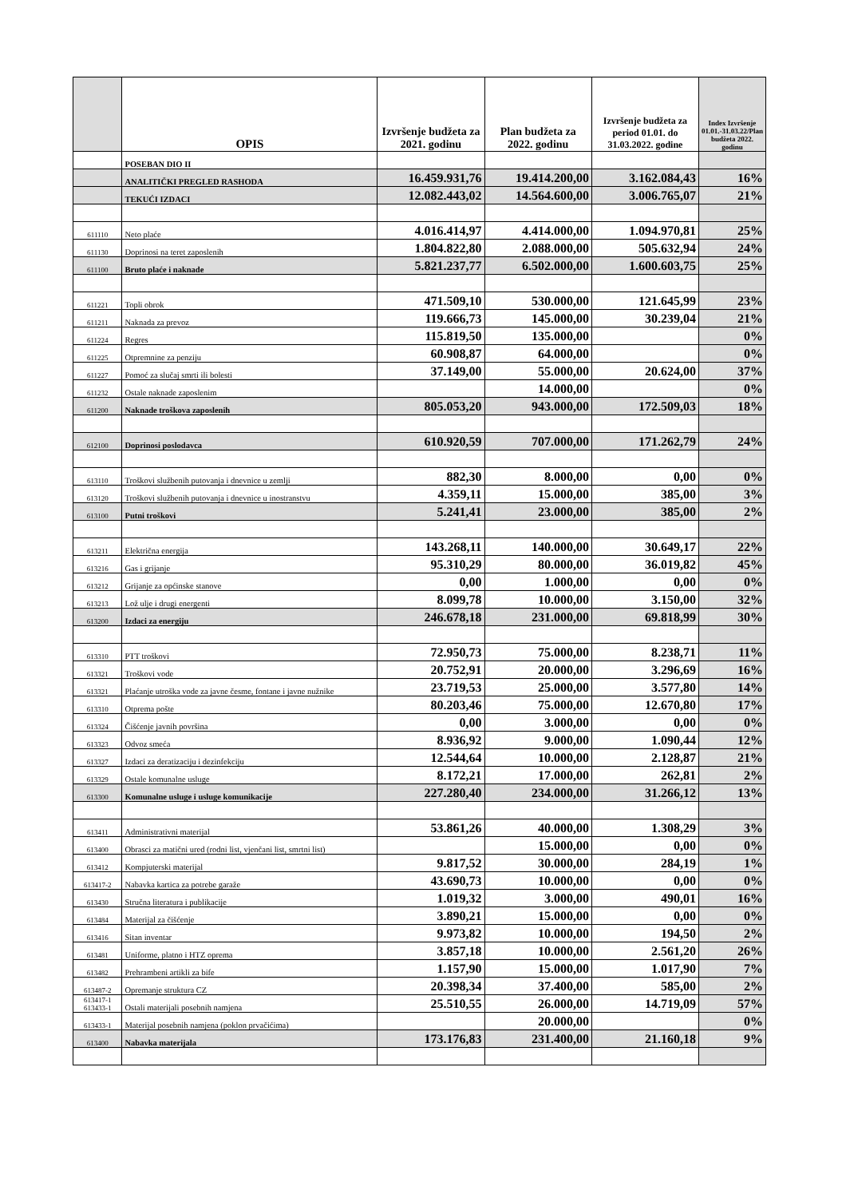| | OPIS | Izvršenje budžeta za 2021. godinu | Plan budžeta za 2022. godinu | Izvršenje budžeta za period 01.01. do 31.03.2022. godine | Index Izvršenje 01.01.-31.03.22/Plan budžeta 2022. godinu |
| --- | --- | --- | --- | --- | --- |
| | POSEBAN DIO II | | | | |
| | ANALITIČKI PREGLED RASHODA | 16.459.931,76 | 19.414.200,00 | 3.162.084,43 | 16% |
| | TEKUĆI IZDACI | 12.082.443,02 | 14.564.600,00 | 3.006.765,07 | 21% |
| 611110 | Neto plaće | 4.016.414,97 | 4.414.000,00 | 1.094.970,81 | 25% |
| 611130 | Doprinosi na teret zaposlenih | 1.804.822,80 | 2.088.000,00 | 505.632,94 | 24% |
| 611100 | Bruto plaće i naknade | 5.821.237,77 | 6.502.000,00 | 1.600.603,75 | 25% |
| 611221 | Topli obrok | 471.509,10 | 530.000,00 | 121.645,99 | 23% |
| 611211 | Naknada za prevoz | 119.666,73 | 145.000,00 | 30.239,04 | 21% |
| 611224 | Regres | 115.819,50 | 135.000,00 | | 0% |
| 611225 | Otpremnine za penziju | 60.908,87 | 64.000,00 | | 0% |
| 611227 | Pomoć za slučaj smrti ili bolesti | 37.149,00 | 55.000,00 | 20.624,00 | 37% |
| 611232 | Ostale naknade zaposlenim | | 14.000,00 | | 0% |
| 611200 | Naknade troškova zaposlenih | 805.053,20 | 943.000,00 | 172.509,03 | 18% |
| 612100 | Doprinosi poslodavca | 610.920,59 | 707.000,00 | 171.262,79 | 24% |
| 613110 | Troškovi službenih putovanja i dnevnice u zemlji | 882,30 | 8.000,00 | 0,00 | 0% |
| 613120 | Troškovi službenih putovanja i dnevnice u inostranstvu | 4.359,11 | 15.000,00 | 385,00 | 3% |
| 613100 | Putni troškovi | 5.241,41 | 23.000,00 | 385,00 | 2% |
| 613211 | Električna energija | 143.268,11 | 140.000,00 | 30.649,17 | 22% |
| 613216 | Gas i grijanje | 95.310,29 | 80.000,00 | 36.019,82 | 45% |
| 613212 | Grijanje za općinske stanove | 0,00 | 1.000,00 | 0,00 | 0% |
| 613213 | Lož ulje i drugi energenti | 8.099,78 | 10.000,00 | 3.150,00 | 32% |
| 613200 | Izdaci za energiju | 246.678,18 | 231.000,00 | 69.818,99 | 30% |
| 613310 | PTT troškovi | 72.950,73 | 75.000,00 | 8.238,71 | 11% |
| 613321 | Troškovi vode | 20.752,91 | 20.000,00 | 3.296,69 | 16% |
| 613321 | Plaćanje utroška vode za javne česme, fontane i javne nužnike | 23.719,53 | 25.000,00 | 3.577,80 | 14% |
| 613310 | Otprema pošte | 80.203,46 | 75.000,00 | 12.670,80 | 17% |
| 613324 | Čišćenje javnih površina | 0,00 | 3.000,00 | 0,00 | 0% |
| 613323 | Odvoz smeća | 8.936,92 | 9.000,00 | 1.090,44 | 12% |
| 613327 | Izdaci za deratizaciju i dezinfekciju | 12.544,64 | 10.000,00 | 2.128,87 | 21% |
| 613329 | Ostale komunalne usluge | 8.172,21 | 17.000,00 | 262,81 | 2% |
| 613300 | Komunalne usluge i usluge komunikacije | 227.280,40 | 234.000,00 | 31.266,12 | 13% |
| 613411 | Administrativni materijal | 53.861,26 | 40.000,00 | 1.308,29 | 3% |
| 613400 | Obrasci za matični ured (rodni list, vjenčani list, smrtni list) | | 15.000,00 | 0,00 | 0% |
| 613412 | Kompjuterski materijal | 9.817,52 | 30.000,00 | 284,19 | 1% |
| 613417-2 | Nabavka kartica za potrebe garaže | 43.690,73 | 10.000,00 | 0,00 | 0% |
| 613430 | Stručna literatura i publikacije | 1.019,32 | 3.000,00 | 490,01 | 16% |
| 613484 | Materijal za čišćenje | 3.890,21 | 15.000,00 | 0,00 | 0% |
| 613416 | Sitan inventar | 9.973,82 | 10.000,00 | 194,50 | 2% |
| 613481 | Uniforme, platno i HTZ oprema | 3.857,18 | 10.000,00 | 2.561,20 | 26% |
| 613482 | Prehrambeni artikli za bife | 1.157,90 | 15.000,00 | 1.017,90 | 7% |
| 613487-2 | Opremanje struktura CZ | 20.398,34 | 37.400,00 | 585,00 | 2% |
| 613417-1 613433-1 | Ostali materijali posebnih namjena | 25.510,55 | 26.000,00 | 14.719,09 | 57% |
| 613433-1 | Materijal posebnih namjena (poklon prvačićima) | | 20.000,00 | | 0% |
| 613400 | Nabavka materijala | 173.176,83 | 231.400,00 | 21.160,18 | 9% |